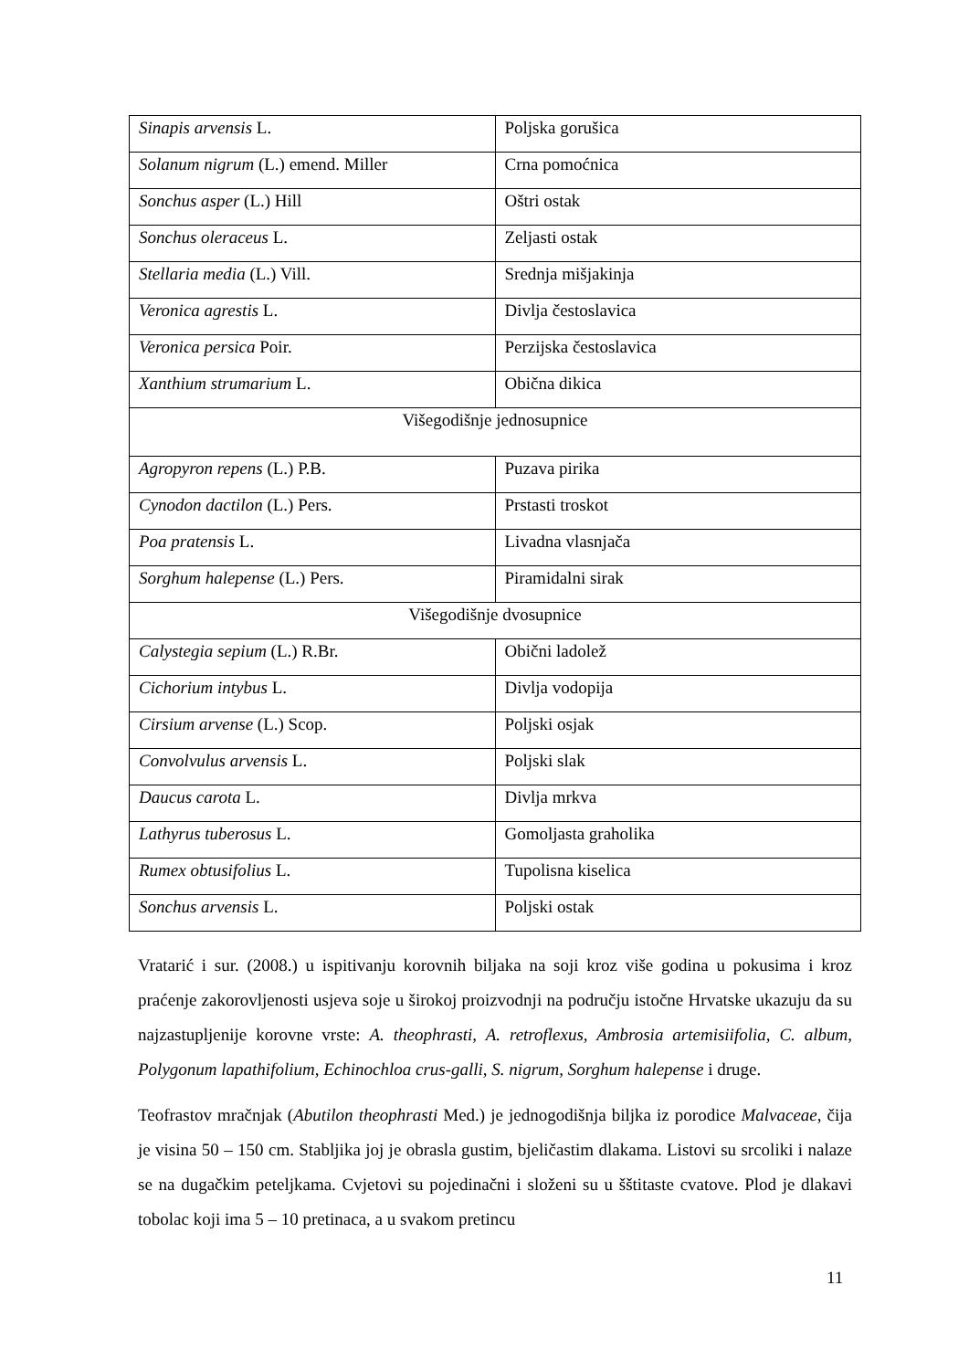| Sinapis arvensis L. | Poljska gorušica |
| Solanum nigrum (L.) emend. Miller | Crna pomoćnica |
| Sonchus asper (L.) Hill | Oštri ostak |
| Sonchus oleraceus L. | Zeljasti ostak |
| Stellaria media (L.) Vill. | Srednja mišjakinja |
| Veronica agrestis L. | Divlja čestoslavica |
| Veronica persica Poir. | Perzijska čestoslavica |
| Xanthium strumarium L. | Obična dikica |
| Višegodišnje jednosupnice | |
| Agropyron repens (L.) P.B. | Puzava pirika |
| Cynodon dactilon (L.) Pers. | Prstasti troskot |
| Poa pratensis L. | Livadna vlasnjača |
| Sorghum halepense (L.) Pers. | Piramidalni sirak |
| Višegodišnje dvosupnice | |
| Calystegia sepium (L.) R.Br. | Obični ladolež |
| Cichorium intybus L. | Divlja vodopija |
| Cirsium arvense (L.) Scop. | Poljski osjak |
| Convolvulus arvensis L. | Poljski slak |
| Daucus carota L. | Divlja mrkva |
| Lathyrus tuberosus L. | Gomoljasta graholika |
| Rumex obtusifolius L. | Tupolisna kiselica |
| Sonchus arvensis L. | Poljski ostak |
Vratarić i sur. (2008.) u ispitivanju korovnih biljaka na soji kroz više godina u pokusima i kroz praćenje zakorovljenosti usjeva soje u širokoj proizvodnji na području istočne Hrvatske ukazuju da su najzastupljenije korovne vrste: A. theophrasti, A. retroflexus, Ambrosia artemisiifolia, C. album, Polygonum lapathifolium, Echinochloa crus-galli, S. nigrum, Sorghum halepense i druge.
Teofrastov mračnjak (Abutilon theophrasti Med.) je jednogodišnja biljka iz porodice Malvaceae, čija je visina 50 – 150 cm. Stabljika joj je obrasla gustim, bjeličastim dlakama. Listovi su srcoliki i nalaze se na dugačkim peteljkama. Cvjetovi su pojedinačni i složeni su u šštitaste cvatove. Plod je dlakavi tobolac koji ima 5 – 10 pretinaca, a u svakom pretincu
11